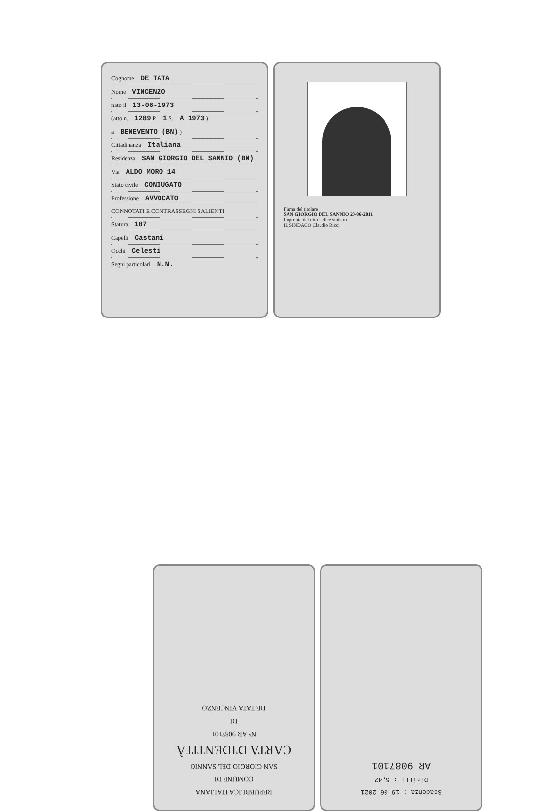Cognome DE TATA
Nome VINCENZO
nato il 13-06-1973
(atto n. 1289 P. 1 S. A 1973 )
a BENEVENTO (BN) )
Cittadinanza Italiana
Residenza SAN GIORGIO DEL SANNIO (BN)
Via ALDO MORO 14
Stato civile CONIUGATO
Professione AVVOCATO
CONNOTATI E CONTRASSEGNI SALIENTI
Statura 187
Capelli Castani
Occhi Celesti
Segni particolari N.N.
Firma del titolare
SAN GIORGIO DEL SANNIO 20-06-2011
Impronta del dito indice sinistro
IL SINDACO Claudio Ricci
REPUBBLICA ITALIANA
COMUNE DI
SAN GIORGIO DEL SANNIO
CARTA D'IDENTITÀ
N° AR 9087101
DI
DE TATA VINCENZO
Scadenza : 19-06-2021
Diritti : 5,42
AR 9087101